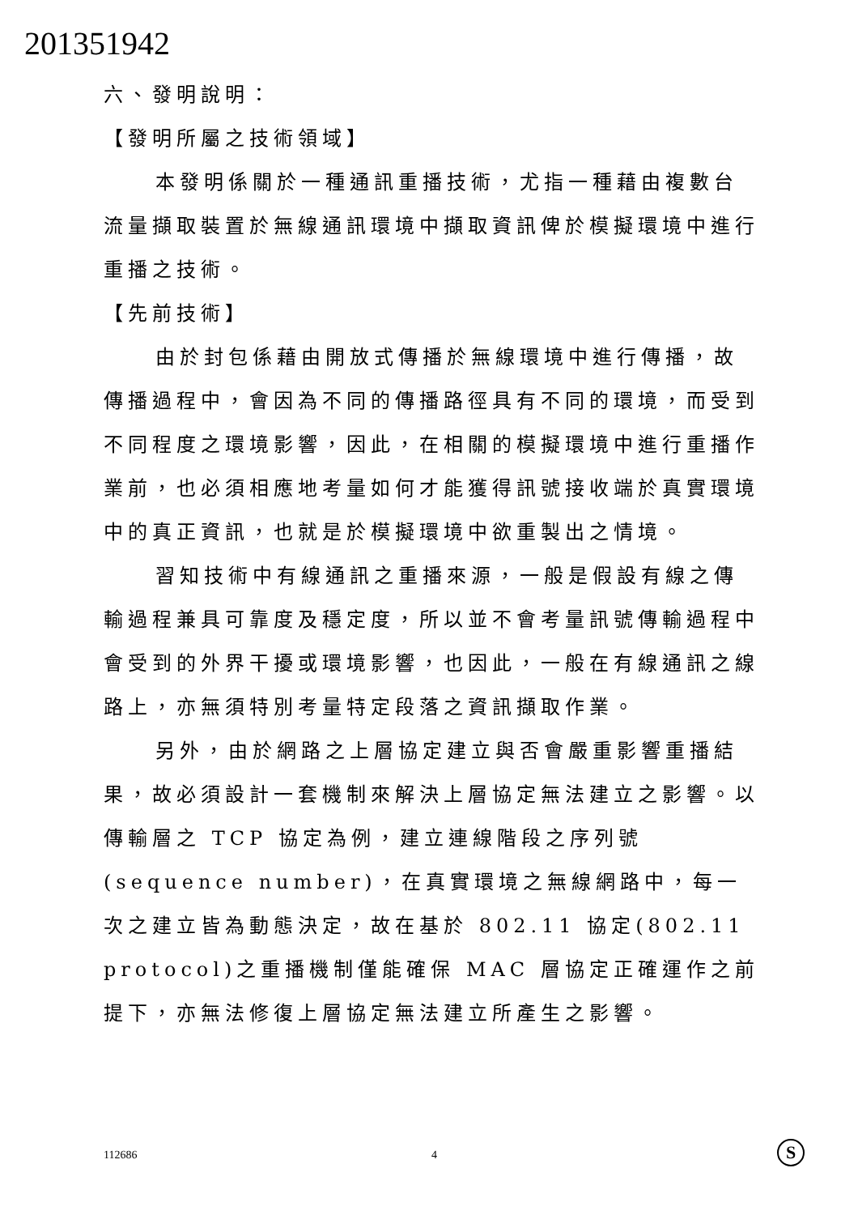201351942
六、發明說明：
【發明所屬之技術領域】
本發明係關於一種通訊重播技術，尤指一種藉由複數台流量擷取裝置於無線通訊環境中擷取資訊俾於模擬環境中進行重播之技術。
【先前技術】
由於封包係藉由開放式傳播於無線環境中進行傳播，故傳播過程中，會因為不同的傳播路徑具有不同的環境，而受到不同程度之環境影響，因此，在相關的模擬環境中進行重播作業前，也必須相應地考量如何才能獲得訊號接收端於真實環境中的真正資訊，也就是於模擬環境中欲重製出之情境。
習知技術中有線通訊之重播來源，一般是假設有線之傳輸過程兼具可靠度及穩定度，所以並不會考量訊號傳輸過程中會受到的外界干擾或環境影響，也因此，一般在有線通訊之線路上，亦無須特別考量特定段落之資訊擷取作業。
另外，由於網路之上層協定建立與否會嚴重影響重播結果，故必須設計一套機制來解決上層協定無法建立之影響。以傳輸層之 TCP 協定為例，建立連線階段之序列號(sequence number)，在真實環境之無線網路中，每一次之建立皆為動態決定，故在基於 802.11 協定(802.11 protocol)之重播機制僅能確保 MAC 層協定正確運作之前提下，亦無法修復上層協定無法建立所產生之影響。
112686 4 S